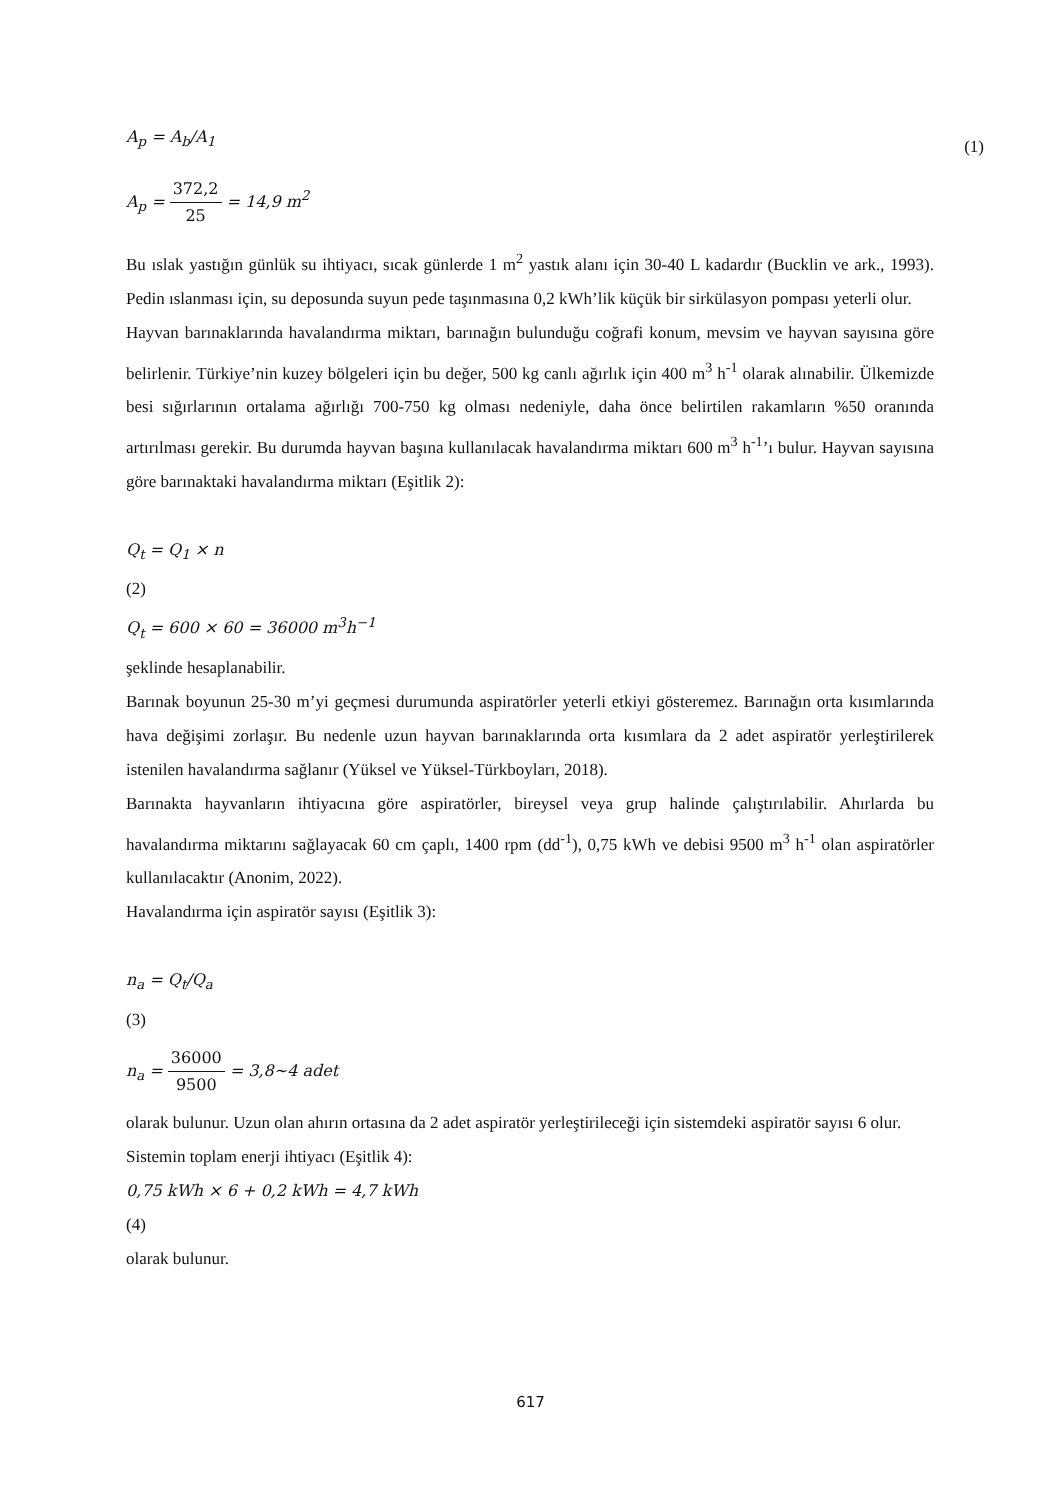A<sub>p</sub> = A<sub>b</sub>/A<sub>1</sub> (1)
A<sub>p</sub> = 372,2 25 = 14,9 m<sup>2</sup>
Bu ıslak yastığın günlük su ihtiyacı, sıcak günlerde 1 m<sup>2</sup> yastık alanı için 30-40 L kadardır (Bucklin ve ark., 1993). Pedin ıslanması için, su deposunda suyun pede taşınmasına 0,2 kWh’lik küçük bir sirkülasyon pompası yeterli olur.
Hayvan barınaklarında havalandırma miktarı, barınağın bulunduğu coğrafi konum, mevsim ve hayvan sayısına göre belirlenir. Türkiye’nin kuzey bölgeleri için bu değer, 500 kg canlı ağırlık için 400 m<sup>3</sup> h<sup>-1</sup> olarak alınabilir. Ülkemizde besi sığırlarının ortalama ağırlığı 700-750 kg olması nedeniyle, daha önce belirtilen rakamların %50 oranında artırılması gerekir. Bu durumda hayvan başına kullanılacak havalandırma miktarı 600 m<sup>3</sup> h<sup>-1</sup>’ı bulur. Hayvan sayısına göre barınaktaki havalandırma miktarı (Eşitlik 2):
Q<sub>t</sub> = Q<sub>1</sub> × n
(2)
Q<sub>t</sub> = 600 × 60 = 36000 m<sup>3</sup>h<sup>−1</sup>
şeklinde hesaplanabilir.
Barınak boyunun 25-30 m’yi geçmesi durumunda aspiratörler yeterli etkiyi gösteremez. Barınağın orta kısımlarında hava değişimi zorlaşır. Bu nedenle uzun hayvan barınaklarında orta kısımlara da 2 adet aspiratör yerleştirilerek istenilen havalandırma sağlanır (Yüksel ve Yüksel-Türkboyları, 2018).
Barınakta hayvanların ihtiyacına göre aspiratörler, bireysel veya grup halinde çalıştırılabilir. Ahırlarda bu havalandırma miktarını sağlayacak 60 cm çaplı, 1400 rpm (dd<sup>-1</sup>), 0,75 kWh ve debisi 9500 m<sup>3</sup> h<sup>-1</sup> olan aspiratörler kullanılacaktır (Anonim, 2022).
Havalandırma için aspiratör sayısı (Eşitlik 3):
n<sub>a</sub> = Q<sub>t</sub>/Q<sub>a</sub>
(3)
n<sub>a</sub> = 36000 9500 = 3,8~4 adet
olarak bulunur. Uzun olan ahırın ortasına da 2 adet aspiratör yerleştirileceği için sistemdeki aspiratör sayısı 6 olur.
Sistemin toplam enerji ihtiyacı (Eşitlik 4):
0,75 kWh × 6 + 0,2 kWh = 4,7 kWh
(4)
olarak bulunur.
617